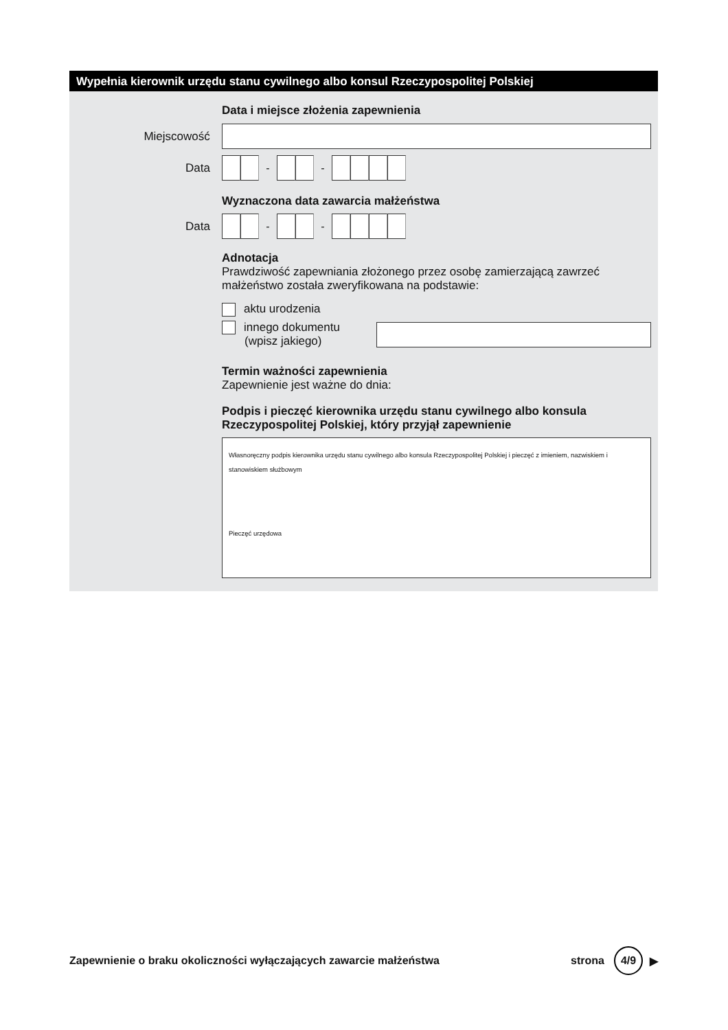Wypełnia kierownik urzędu stanu cywilnego albo konsul Rzeczypospolitej Polskiej
Data i miejsce złożenia zapewnienia
Miejscowość
Data
- -
Wyznaczona data zawarcia małżeństwa
Data
- -
Adnotacja
Prawdziwość zapewniania złożonego przez osobę zamierzającą zawrzeć małżeństwo została zweryfikowana na podstawie:
aktu urodzenia
innego dokumentu
(wpisz jakiego)
Termin ważności zapewnienia
Zapewnienie jest ważne do dnia:
Podpis i pieczęć kierownika urzędu stanu cywilnego albo konsula Rzeczypospolitej Polskiej, który przyjął zapewnienie
Własnoręczny podpis kierownika urzędu stanu cywilnego albo konsula Rzeczypospolitej Polskiej i pieczęć z imieniem, nazwiskiem i stanowiskiem służbowym
Pieczęć urzędowa
Zapewnienie o braku okoliczności wyłączających zawarcie małżeństwa strona 4/9 ▶